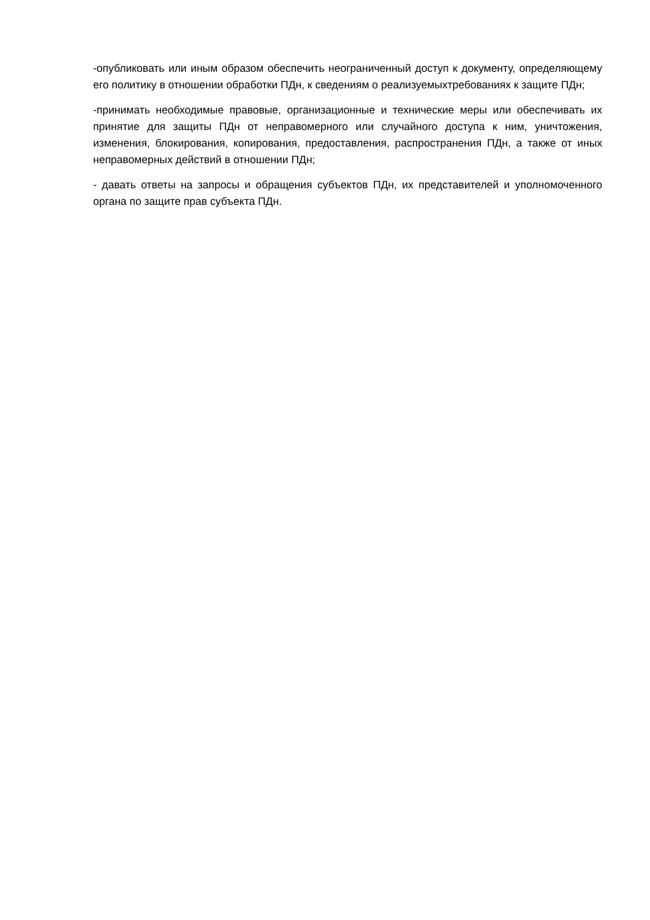-опубликовать или иным образом обеспечить неограниченный доступ к документу, определяющему его политику в отношении обработки ПДн, к сведениям о реализуемыхтребованиях к защите ПДн;
-принимать необходимые правовые, организационные и технические меры или обеспечивать их принятие для защиты ПДн от неправомерного или случайного доступа к ним, уничтожения, изменения, блокирования, копирования, предоставления, распространения ПДн, а также от иных неправомерных действий в отношении ПДн;
- давать ответы на запросы и обращения субъектов ПДн, их представителей и уполномоченного органа по защите прав субъекта ПДн.